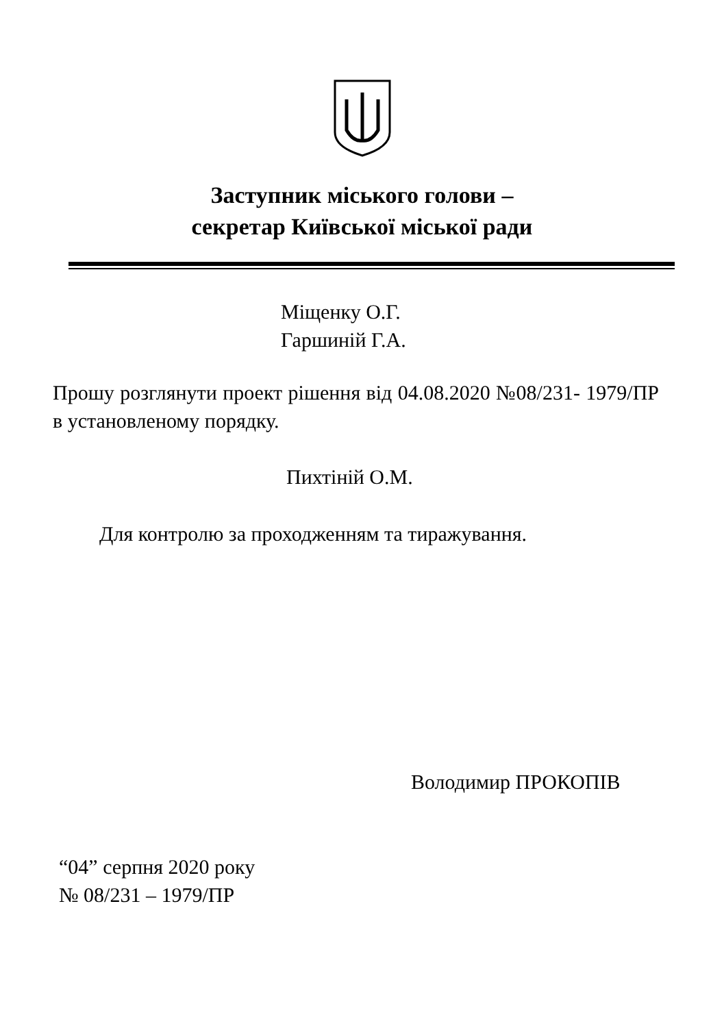Заступник міського голови –
секретар Київської міської ради
Міщенку О.Г.
Гаршиній Г.А.
Прошу розглянути проект рішення від 04.08.2020 №08/231- 1979/ПР в установленому порядку.
Пихтіній О.М.
Для контролю за проходженням та тиражування.
Володимир ПРОКОПІВ
“04” серпня 2020 року
№ 08/231 – 1979/ПР